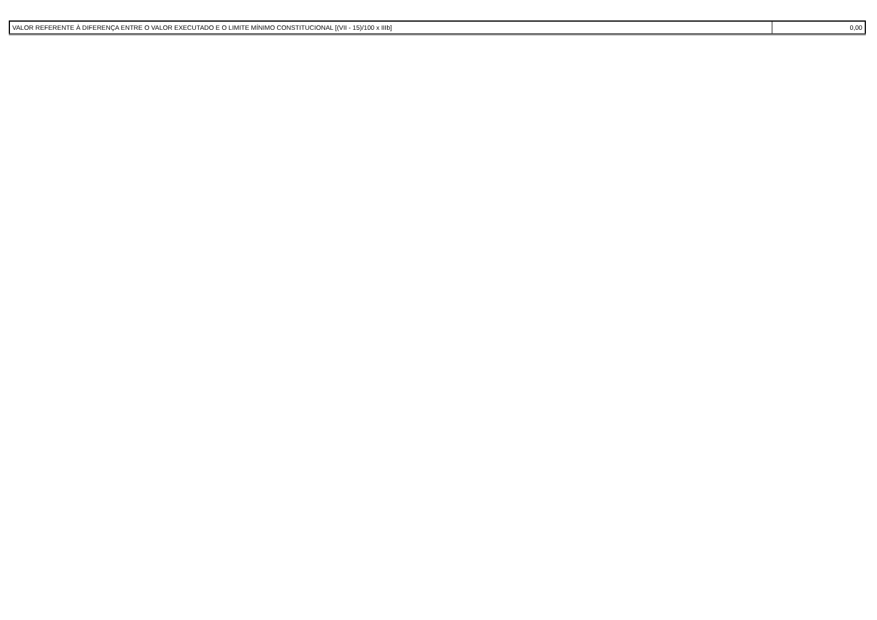| VALOR REFERENTE À DIFERENÇA ENTRE O VALOR EXECUTADO E O LIMITE MÍNIMO CONSTITUCIONAL [(VII - 15)/100 x IIIb] | 0,00 |